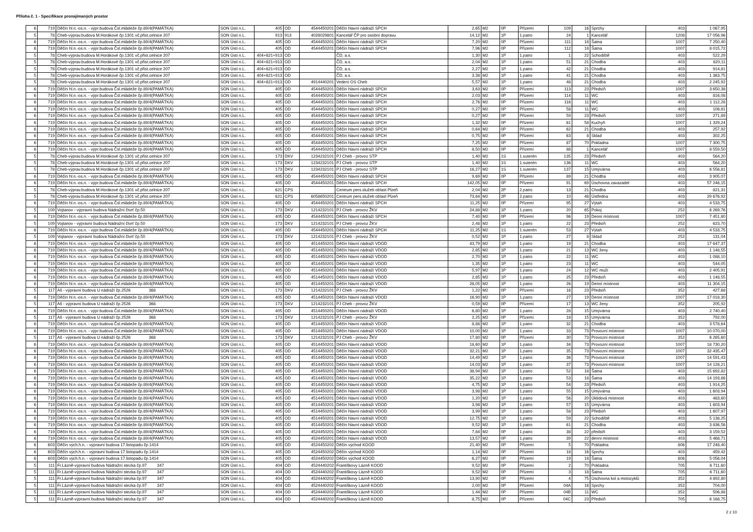Příloha č. 1 - Specifikace pronajímaných prostor
| 6 | 719 | Děčín hl.n.-os.n. - výpr.budova Čsl.mládeže čp.89/4(PAMÁTKA) | SON Ústí n.L. | 405 | OD | 4544450201 | Děčín hlavní nádraží SPCH | 2,65 | M2 | 0P | Přízemí | 109 | 16 | Sprchy | 403 | 1 067,95 |
| 5 | 78 | Cheb-výprav.budova M.Horákové čp.1301 vč.přist.celnice 207 | SON Ústí n.L. | 913 | 913 | 4028029801 | Kancelář ČP pro osobní dopravu | 14,12 | M2 | 1P | 1.patro | 24 | 1 | Kancelář | 1208 | 17 056,96 |
| 6 | 719 | Děčín hl.n.-os.n. - výpr.budova Čsl.mládeže čp.89/4(PAMÁTKA) | SON Ústí n.L. | 405 | OD | 4544450201 | Děčín hlavní nádraží SPCH | 7,20 | M2 | 0P | Přízemí | 111 | 18 | Šatna | 1007 | 7 250,40 |
| 6 | 719 | Děčín hl.n.-os.n. - výpr.budova Čsl.mládeže čp.89/4(PAMÁTKA) | SON Ústí n.L. | 405 | OD | 4544450201 | Děčín hlavní nádraží SPCH | 7,96 | M2 | 0P | Přízemí | 112 | 18 | Šatna | 1007 | 8 015,72 |
| 5 | 78 | Cheb-výprav.budova M.Horákové čp.1301 vč.přist.celnice 207 | SON Ústí n.L. | 404+621+913 | OD | | ČD, a.s. | 1,30 | M2 | 1P | 1.patro | 1 | 22 | Schodiště | 403 | 522,29 |
| 5 | 78 | Cheb-výprav.budova M.Horákové čp.1301 vč.přist.celnice 207 | SON Ústí n.L. | 404+621+913 | OD | | ČD, a.s. | 2,04 | M2 | 1P | 1.patro | 51 | 21 | Chodba | 403 | 820,11 |
| 5 | 78 | Cheb-výprav.budova M.Horákové čp.1301 vč.přist.celnice 207 | SON Ústí n.L. | 404+621+913 | OD | | ČD, a.s. | 2,27 | M2 | 1P | 1.patro | 42 | 21 | Chodba | 403 | 914,81 |
| 5 | 78 | Cheb-výprav.budova M.Horákové čp.1301 vč.přist.celnice 207 | SON Ústí n.L. | 404+621+913 | OD | | ČD, a.s. | 3,38 | M2 | 1P | 1.patro | 41 | 21 | Chodba | 403 | 1 363,75 |
| 5 | 78 | Cheb-výprav.budova M.Horákové čp.1301 vč.přist.celnice 207 | SON Ústí n.L. | 404+621+913 | OD | 4914440201 | Vedení OS Cheb | 5,57 | M2 | 1P | 1.patro | 48 | 21 | Chodba | 403 | 2 245,92 |
| 6 | 719 | Děčín hl.n.-os.n. - výpr.budova Čsl.mládeže čp.89/4(PAMÁTKA) | SON Ústí n.L. | 405 | OD | 4544450201 | Děčín hlavní nádraží SPCH | 3,63 | M2 | 0P | Přízemí | 113 | 23 | Předsíň | 1007 | 3 650,38 |
| 6 | 719 | Děčín hl.n.-os.n. - výpr.budova Čsl.mládeže čp.89/4(PAMÁTKA) | SON Ústí n.L. | 405 | OD | 4544450201 | Děčín hlavní nádraží SPCH | 2,03 | M2 | 0P | Přízemí | 114 | 11 | WC | 403 | 816,08 |
| 6 | 719 | Děčín hl.n.-os.n. - výpr.budova Čsl.mládeže čp.89/4(PAMÁTKA) | SON Ústí n.L. | 405 | OD | 4544450201 | Děčín hlavní nádraží SPCH | 2,76 | M2 | 0P | Přízemí | 116 | 11 | WC | 403 | 1 112,28 |
| 6 | 719 | Děčín hl.n.-os.n. - výpr.budova Čsl.mládeže čp.89/4(PAMÁTKA) | SON Ústí n.L. | 405 | OD | 4544450201 | Děčín hlavní nádraží SPCH | 0,27 | M2 | 0P | Přízemí | 58 | 11 | WC | 403 | 108,81 |
| 6 | 719 | Děčín hl.n.-os.n. - výpr.budova Čsl.mládeže čp.89/4(PAMÁTKA) | SON Ústí n.L. | 405 | OD | 4544450201 | Děčín hlavní nádraží SPCH | 0,27 | M2 | 0P | Přízemí | 59 | 23 | Předsíň | 1007 | 271,89 |
| 6 | 719 | Děčín hl.n.-os.n. - výpr.budova Čsl.mládeže čp.89/4(PAMÁTKA) | SON Ústí n.L. | 405 | OD | 4544450201 | Děčín hlavní nádraží SPCH | 1,32 | M2 | 0P | Přízemí | 61 | 58 | Kuchyň | 1007 | 1 329,24 |
| 6 | 719 | Děčín hl.n.-os.n. - výpr.budova Čsl.mládeže čp.89/4(PAMÁTKA) | SON Ústí n.L. | 405 | OD | 4544450201 | Děčín hlavní nádraží SPCH | 0,64 | M2 | 0P | Přízemí | 62 | 21 | Chodba | 403 | 257,92 |
| 6 | 719 | Děčín hl.n.-os.n. - výpr.budova Čsl.mládeže čp.89/4(PAMÁTKA) | SON Ústí n.L. | 405 | OD | 4544450201 | Děčín hlavní nádraží SPCH | 0,75 | M2 | 0P | Přízemí | 63 | 8 | Sklad | 403 | 302,25 |
| 6 | 719 | Děčín hl.n.-os.n. - výpr.budova Čsl.mládeže čp.89/4(PAMÁTKA) | SON Ústí n.L. | 405 | OD | 4544450201 | Děčín hlavní nádraží SPCH | 7,25 | M2 | 0P | Přízemí | 87 | 70 | Pokladna | 1007 | 7 300,75 |
| 6 | 719 | Děčín hl.n.-os.n. - výpr.budova Čsl.mládeže čp.89/4(PAMÁTKA) | SON Ústí n.L. | 405 | OD | 4544450201 | Děčín hlavní nádraží SPCH | 8,50 | M2 | 0P | Přízemí | 88 | 1 | Kancelář | 1007 | 8 559,50 |
| 5 | 78 | Cheb-výprav.budova M.Horákové čp.1301 vč.přist.celnice 207 | SON Ústí n.L. | 173 | DKV | 1234232101 | PJ Cheb - provoz STP | 1,40 | M2 | 1S | 1.suterén | 135 | 23 | Předsíň | 403 | 564,20 |
| 5 | 78 | Cheb-výprav.budova M.Horákové čp.1301 vč.přist.celnice 207 | SON Ústí n.L. | 173 | DKV | 1234232101 | PJ Cheb - provoz STP | 1,40 | M2 | 1S | 1.suterén | 136 | 11 | WC | 403 | 564,20 |
| 5 | 78 | Cheb-výprav.budova M.Horákové čp.1301 vč.přist.celnice 207 | SON Ústí n.L. | 173 | DKV | 1234232101 | PJ Cheb - provoz STP | 16,27 | M2 | 1S | 1.suterén | 137 | 15 | Umývárna | 403 | 6 556,81 |
| 6 | 719 | Děčín hl.n.-os.n. - výpr.budova Čsl.mládeže čp.89/4(PAMÁTKA) | SON Ústí n.L. | 405 | OD | 4544450201 | Děčín hlavní nádraží SPCH | 9,69 | M2 | 0P | Přízemí | 89 | 21 | Chodba | 403 | 3 905,07 |
| 6 | 719 | Děčín hl.n.-os.n. - výpr.budova Čsl.mládeže čp.89/4(PAMÁTKA) | SON Ústí n.L. | 405 | OD | 4544450201 | Děčín hlavní nádraží SPCH | 142,05 | M2 | 0P | Přízemí | 91 | 69 | Úschovna zavazadel | 403 | 57 246,15 |
| 5 | 78 | Cheb-výprav.budova M.Horákové čp.1301 vč.přist.celnice 207 | SON Ústí n.L. | 621 | CPS | | Centrum pers.služeb oblast Plzeň | 2,04 | M2 | 2P | 2.patro | 13 | 21 | Chodba | 403 | 821,31 |
| 5 | 78 | Cheb-výprav.budova M.Horákové čp.1301 vč.přist.celnice 207 | SON Ústí n.L. | 621 | CPS | 6058650201 | Centrum pers.služeb oblast Plzeň | 73,64 | M2 | 2P | 2.patro | 10 | 48 | Ústředna | 403 | 29 676,92 |
| 6 | 719 | Děčín hl.n.-os.n. - výpr.budova Čsl.mládeže čp.89/4(PAMÁTKA) | SON Ústí n.L. | 405 | OD | 4544450201 | Děčín hlavní nádraží SPCH | 11,25 | M2 | 0P | Přízemí | 95 | 27 | Výtah | 403 | 4 533,75 |
| 5 | 109 | Vojtanov - výpravní budova Nádražní čtvrť čp.50 | SON Ústí n.L. | 173 | DKV | 1214232101 | PJ Cheb - provoz ŽKV | 24,88 | M2 | 1P | 1.patro | 20 | 65 | Pokoj | 252 | 6 269,76 |
| 6 | 719 | Děčín hl.n.-os.n. - výpr.budova Čsl.mládeže čp.89/4(PAMÁTKA) | SON Ústí n.L. | 405 | OD | 4544450201 | Děčín hlavní nádraží SPCH | 7,40 | M2 | 0P | Přízemí | 96 | 19 | Denní místnost | 1007 | 7 451,80 |
| 5 | 109 | Vojtanov - výpravní budova Nádražní čtvrť čp.50 | SON Ústí n.L. | 173 | DKV | 1214232101 | PJ Cheb - provoz ŽKV | 2,48 | M2 | 1P | 1.patro | 22 | 23 | Předsíň | 252 | 623,70 |
| 6 | 719 | Děčín hl.n.-os.n. - výpr.budova Čsl.mládeže čp.89/4(PAMÁTKA) | SON Ústí n.L. | 405 | OD | 4544450201 | Děčín hlavní nádraží SPCH | 11,25 | M2 | 1S | 1.suterén | 53 | 27 | Výtah | 403 | 4 533,75 |
| 5 | 109 | Vojtanov - výpravní budova Nádražní čtvrť čp.50 | SON Ústí n.L. | 173 | DKV | 1214232101 | PJ Cheb - provoz ŽKV | 0,52 | M2 | 1P | 1.patro | 27 | 8 | Sklad | 252 | 131,04 |
| 6 | 719 | Děčín hl.n.-os.n. - výpr.budova Čsl.mládeže čp.89/4(PAMÁTKA) | SON Ústí n.L. | 405 | OD | 4514450201 | Děčín hlavní nádraží VDOD | 43,79 | M2 | 1P | 1.patro | 19 | 21 | Chodba | 403 | 17 647,37 |
| 6 | 719 | Děčín hl.n.-os.n. - výpr.budova Čsl.mládeže čp.89/4(PAMÁTKA) | SON Ústí n.L. | 405 | OD | 4514450201 | Děčín hlavní nádraží VDOD | 2,85 | M2 | 1P | 1.patro | 21 | 13 | WC ženy | 403 | 1 148,55 |
| 6 | 719 | Děčín hl.n.-os.n. - výpr.budova Čsl.mládeže čp.89/4(PAMÁTKA) | SON Ústí n.L. | 405 | OD | 4514450201 | Děčín hlavní nádraží VDOD | 2,70 | M2 | 1P | 1.patro | 22 | 11 | WC | 403 | 1 088,10 |
| 6 | 719 | Děčín hl.n.-os.n. - výpr.budova Čsl.mládeže čp.89/4(PAMÁTKA) | SON Ústí n.L. | 405 | OD | 4514450201 | Děčín hlavní nádraží VDOD | 1,35 | M2 | 1P | 1.patro | 23 | 11 | WC | 403 | 544,05 |
| 6 | 719 | Děčín hl.n.-os.n. - výpr.budova Čsl.mládeže čp.89/4(PAMÁTKA) | SON Ústí n.L. | 405 | OD | 4514450201 | Děčín hlavní nádraží VDOD | 5,97 | M2 | 1P | 1.patro | 24 | 12 | WC muži | 403 | 2 405,91 |
| 6 | 719 | Děčín hl.n.-os.n. - výpr.budova Čsl.mládeže čp.89/4(PAMÁTKA) | SON Ústí n.L. | 405 | OD | 4514450201 | Děčín hlavní nádraží VDOD | 2,85 | M2 | 1P | 1.patro | 25 | 23 | Předsíň | 403 | 1 148,55 |
| 6 | 719 | Děčín hl.n.-os.n. - výpr.budova Čsl.mládeže čp.89/4(PAMÁTKA) | SON Ústí n.L. | 405 | OD | 4514450201 | Děčín hlavní nádraží VDOD | 28,05 | M2 | 1P | 1.patro | 26 | 19 | Denní místnost | 403 | 11 304,15 |
| 5 | 117 | Aš - výpravní budova U nádraží čp.2526 368 | SON Ústí n.L. | 173 | DKV | 1214232101 | PJ Cheb - provoz ŽKV | 1,22 | M2 | 0P | Přízemí | 16 | 23 | Předsíň | 352 | 427,68 |
| 6 | 719 | Děčín hl.n.-os.n. - výpr.budova Čsl.mládeže čp.89/4(PAMÁTKA) | SON Ústí n.L. | 405 | OD | 4514450201 | Děčín hlavní nádraží VDOD | 16,90 | M2 | 1P | 1.patro | 27 | 19 | Denní místnost | 1007 | 17 018,30 |
| 5 | 117 | Aš - výpravní budova U nádraží čp.2526 368 | SON Ústí n.L. | 173 | DKV | 1214232101 | PJ Cheb - provoz ŽKV | 0,59 | M2 | 0P | Přízemí | 17 | 13 | WC ženy | 352 | 205,92 |
| 6 | 719 | Děčín hl.n.-os.n. - výpr.budova Čsl.mládeže čp.89/4(PAMÁTKA) | SON Ústí n.L. | 405 | OD | 4514450201 | Děčín hlavní nádraží VDOD | 6,80 | M2 | 1P | 1.patro | 28 | 15 | Umývárna | 403 | 2 740,40 |
| 5 | 117 | Aš - výpravní budova U nádraží čp.2526 368 | SON Ústí n.L. | 173 | DKV | 1214232101 | PJ Cheb - provoz ŽKV | 2,25 | M2 | 0P | Přízemí | 18 | 15 | Umývárna | 352 | 792,00 |
| 6 | 719 | Děčín hl.n.-os.n. - výpr.budova Čsl.mládeže čp.89/4(PAMÁTKA) | SON Ústí n.L. | 405 | OD | 4514450201 | Děčín hlavní nádraží VDOD | 8,88 | M2 | 1P | 1.patro | 32 | 21 | Chodba | 403 | 3 578,64 |
| 6 | 719 | Děčín hl.n.-os.n. - výpr.budova Čsl.mládeže čp.89/4(PAMÁTKA) | SON Ústí n.L. | 405 | OD | 4514450201 | Děčín hlavní nádraží VDOD | 10,00 | M2 | 1P | 1.patro | 33 | 73 | Provozní místnost | 1007 | 10 070,00 |
| 5 | 117 | Aš - výpravní budova U nádraží čp.2526 368 | SON Ústí n.L. | 173 | DKV | 1214232101 | PJ Cheb - provoz ŽKV | 17,80 | M2 | 0P | Přízemí | 30 | 73 | Provozní místnost | 352 | 6 265,60 |
| 6 | 719 | Děčín hl.n.-os.n. - výpr.budova Čsl.mládeže čp.89/4(PAMÁTKA) | SON Ústí n.L. | 405 | OD | 4514450201 | Děčín hlavní nádraží VDOD | 18,60 | M2 | 1P | 1.patro | 34 | 73 | Provozní místnost | 1007 | 18 730,20 |
| 6 | 719 | Děčín hl.n.-os.n. - výpr.budova Čsl.mládeže čp.89/4(PAMÁTKA) | SON Ústí n.L. | 405 | OD | 4514450201 | Děčín hlavní nádraží VDOD | 32,21 | M2 | 1P | 1.patro | 35 | 73 | Provozní místnost | 1007 | 32 435,47 |
| 6 | 719 | Děčín hl.n.-os.n. - výpr.budova Čsl.mládeže čp.89/4(PAMÁTKA) | SON Ústí n.L. | 405 | OD | 4514450201 | Děčín hlavní nádraží VDOD | 14,49 | M2 | 1P | 1.patro | 36 | 73 | Provozní místnost | 1007 | 14 591,43 |
| 6 | 719 | Děčín hl.n.-os.n. - výpr.budova Čsl.mládeže čp.89/4(PAMÁTKA) | SON Ústí n.L. | 405 | OD | 4514450201 | Děčín hlavní nádraží VDOD | 14,03 | M2 | 1P | 1.patro | 37 | 73 | Provozní místnost | 1007 | 14 128,21 |
| 6 | 719 | Děčín hl.n.-os.n. - výpr.budova Čsl.mládeže čp.89/4(PAMÁTKA) | SON Ústí n.L. | 405 | OD | 4514450201 | Děčín hlavní nádraží VDOD | 38,94 | M2 | 1P | 1.patro | 52 | 18 | Šatna | 403 | 15 692,82 |
| 6 | 719 | Děčín hl.n.-os.n. - výpr.budova Čsl.mládeže čp.89/4(PAMÁTKA) | SON Ústí n.L. | 405 | OD | 4514450201 | Děčín hlavní nádraží VDOD | 35,22 | M2 | 1P | 1.patro | 53 | 18 | Šatna | 403 | 14 193,66 |
| 6 | 719 | Děčín hl.n.-os.n. - výpr.budova Čsl.mládeže čp.89/4(PAMÁTKA) | SON Ústí n.L. | 405 | OD | 4514450201 | Děčín hlavní nádraží VDOD | 4,75 | M2 | 1P | 1.patro | 54 | 23 | Předsíň | 403 | 1 914,25 |
| 6 | 719 | Děčín hl.n.-os.n. - výpr.budova Čsl.mládeže čp.89/4(PAMÁTKA) | SON Ústí n.L. | 405 | OD | 4514450201 | Děčín hlavní nádraží VDOD | 3,98 | M2 | 1P | 1.patro | 55 | 15 | Umývárna | 403 | 1 603,94 |
| 6 | 719 | Děčín hl.n.-os.n. - výpr.budova Čsl.mládeže čp.89/4(PAMÁTKA) | SON Ústí n.L. | 405 | OD | 4514450201 | Děčín hlavní nádraží VDOD | 1,20 | M2 | 1P | 1.patro | 56 | 20 | Úklidová místnost | 403 | 483,60 |
| 6 | 719 | Děčín hl.n.-os.n. - výpr.budova Čsl.mládeže čp.89/4(PAMÁTKA) | SON Ústí n.L. | 405 | OD | 4514450201 | Děčín hlavní nádraží VDOD | 3,98 | M2 | 1P | 1.patro | 57 | 15 | Umývárna | 403 | 1 603,94 |
| 6 | 719 | Děčín hl.n.-os.n. - výpr.budova Čsl.mládeže čp.89/4(PAMÁTKA) | SON Ústí n.L. | 405 | OD | 4514450201 | Děčín hlavní nádraží VDOD | 3,99 | M2 | 1P | 1.patro | 58 | 23 | Předsíň | 403 | 1 607,97 |
| 6 | 719 | Děčín hl.n.-os.n. - výpr.budova Čsl.mládeže čp.89/4(PAMÁTKA) | SON Ústí n.L. | 405 | OD | 4514450201 | Děčín hlavní nádraží VDOD | 12,75 | M2 | 1P | 1.patro | 59 | 22 | Schodiště | 403 | 5 138,25 |
| 6 | 719 | Děčín hl.n.-os.n. - výpr.budova Čsl.mládeže čp.89/4(PAMÁTKA) | SON Ústí n.L. | 405 | OD | 4514450201 | Děčín hlavní nádraží VDOD | 9,52 | M2 | 1P | 1.patro | 61 | 21 | Chodba | 403 | 3 836,56 |
| 6 | 719 | Děčín hl.n.-os.n. - výpr.budova Čsl.mládeže čp.89/4(PAMÁTKA) | SON Ústí n.L. | 405 | OD | 4524450201 | Děčín hlavní nádraží VDOD | 7,84 | M2 | 0P | 1.patro | 38 | 22 | předsíň | 403 | 3 159,52 |
| 6 | 719 | Děčín hl.n.-os.n. - výpr.budova Čsl.mládeže čp.89/4(PAMÁTKA) | SON Ústí n.L. | 405 | OD | 4524450201 | Děčín hlavní nádraží VDOD | 13,57 | M2 | 0P | 1.patro | 39 | 22 | denní místnost | 403 | 5 468,71 |
| 6 | 603 | Děčín vých.h.n. - výpravní budova 17.listopadu čp.1414 | SON Ústí n.L. | 405 | OD | 4524450202 | Děčín východ KOOD | 21,40 | M2 | 0P | Přízemí | 5 | 70 | Pokladna | 806 | 17 248,40 |
| 6 | 603 | Děčín vých.h.n. - výpravní budova 17.listopadu čp.1414 | SON Ústí n.L. | 405 | OD | 4524450202 | Děčín východ KOOD | 1,14 | M2 | 0P | Přízemí | 18 | 16 | Sprchy | 403 | 459,42 |
| 6 | 603 | Děčín vých.h.n. - výpravní budova 17.listopadu čp.1414 | SON Ústí n.L. | 405 | OD | 4524450202 | Děčín východ KOOD | 6,27 | M2 | 0P | Přízemí | 19 | 18 | Šatna | 806 | 5 056,04 |
| 5 | 111 | Fr.Lázně-výpravní budova Nádražní stezka čp.97 347 | SON Ústí n.L. | 404 | OD | 4524440202 | Františkovy Lázně KOOD | 9,52 | M2 | 0P | Přízemí | 2 | 70 | Pokladna | 705 | 6 711,60 |
| 5 | 111 | Fr.Lázně-výpravní budova Nádražní stezka čp.97 347 | SON Ústí n.L. | 404 | OD | 4524440202 | Františkovy Lázně KOOD | 9,52 | M2 | 0P | Přízemí | 3 | 18 | Šatna | 705 | 6 711,60 |
| 5 | 111 | Fr.Lázně-výpravní budova Nádražní stezka čp.97 347 | SON Ústí n.L. | 404 | OD | 4524440202 | Františkovy Lázně KOOD | 13,90 | M2 | 0P | Přízemí | 4 | 75 | Úschovna kol a motocyklů | 352 | 4 892,80 |
| 5 | 111 | Fr.Lázně-výpravní budova Nádražní stezka čp.97 347 | SON Ústí n.L. | 404 | OD | 4524440202 | Františkovy Lázně KOOD | 2,00 | M2 | 0P | Přízemí | 04A | 16 | Sprchy | 352 | 704,00 |
| 5 | 111 | Fr.Lázně-výpravní budova Nádražní stezka čp.97 347 | SON Ústí n.L. | 404 | OD | 4524440202 | Františkovy Lázně KOOD | 1,44 | M2 | 0P | Přízemí | 04B | 11 | WC | 352 | 506,88 |
| 5 | 111 | Fr.Lázně-výpravní budova Nádražní stezka čp.97 347 | SON Ústí n.L. | 404 | OD | 4524440202 | Františkovy Lázně KOOD | 8,75 | M2 | 0P | Přízemí | 04C | 23 | Předsíň | 705 | 6 168,75 |
2 z 10